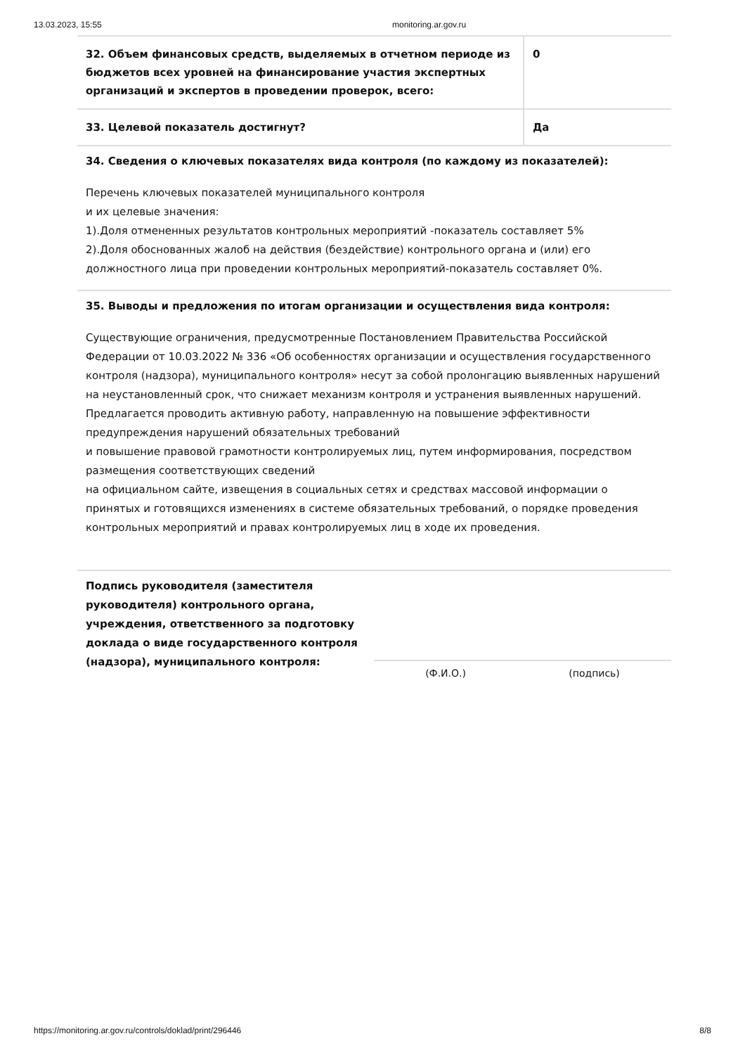13.03.2023, 15:55 monitoring.ar.gov.ru
| 32. Объем финансовых средств, выделяемых в отчетном периоде из бюджетов всех уровней на финансирование участия экспертных организаций и экспертов в проведении проверок, всего: | 0 |
| 33. Целевой показатель достигнут? | Да |
34. Сведения о ключевых показателях вида контроля (по каждому из показателей):
Перечень ключевых показателей муниципального контроля
и их целевые значения:
1).Доля отмененных результатов контрольных мероприятий -показатель составляет 5%
2).Доля обоснованных жалоб на действия (бездействие) контрольного органа и (или) его должностного лица при проведении контрольных мероприятий-показатель составляет 0%.
35. Выводы и предложения по итогам организации и осуществления вида контроля:
Существующие ограничения, предусмотренные Постановлением Правительства Российской Федерации от 10.03.2022 № 336 «Об особенностях организации и осуществления государственного контроля (надзора), муниципального контроля» несут за собой пролонгацию выявленных нарушений на неустановленный срок, что снижает механизм контроля и устранения выявленных нарушений.
Предлагается проводить активную работу, направленную на повышение эффективности предупреждения нарушений обязательных требований
и повышение правовой грамотности контролируемых лиц, путем информирования, посредством размещения соответствующих сведений
на официальном сайте, извещения в социальных сетях и средствах массовой информации о принятых и готовящихся изменениях в системе обязательных требований, о порядке проведения контрольных мероприятий и правах контролируемых лиц в ходе их проведения.
Подпись руководителя (заместителя руководителя) контрольного органа, учреждения, ответственного за подготовку доклада о виде государственного контроля (надзора), муниципального контроля:
(Ф.И.О.) (подпись)
https://monitoring.ar.gov.ru/controls/doklad/print/296446 8/8